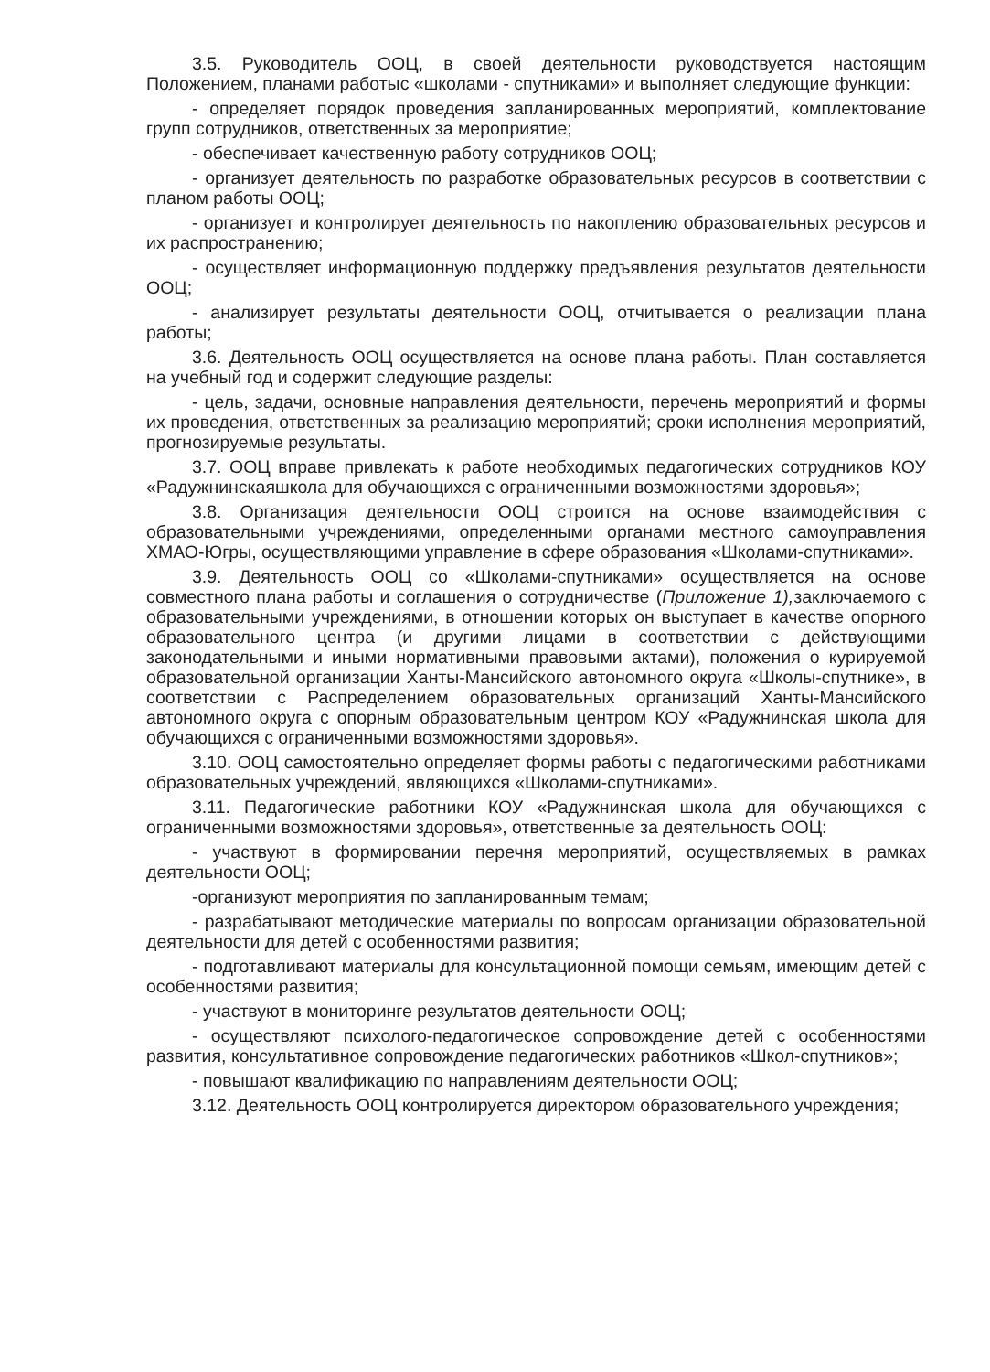3.5. Руководитель ООЦ, в своей деятельности руководствуется настоящим Положением, планами работыс «школами - спутниками» и выполняет следующие функции:
- определяет порядок проведения запланированных мероприятий, комплектование групп сотрудников, ответственных за мероприятие;
- обеспечивает качественную работу сотрудников ООЦ;
- организует деятельность по разработке образовательных ресурсов в соответствии с планом работы ООЦ;
- организует и контролирует деятельность по накоплению образовательных ресурсов и их распространению;
- осуществляет информационную поддержку предъявления результатов деятельности ООЦ;
- анализирует результаты деятельности ООЦ, отчитывается о реализации плана работы;
3.6. Деятельность ООЦ осуществляется на основе плана работы. План составляется на учебный год и содержит следующие разделы:
- цель, задачи, основные направления деятельности, перечень мероприятий и формы их проведения, ответственных за реализацию мероприятий; сроки исполнения мероприятий, прогнозируемые результаты.
3.7. ООЦ вправе привлекать к работе необходимых педагогических сотрудников КОУ «Радужнинскаяшкола для обучающихся с ограниченными возможностями здоровья»;
3.8. Организация деятельности ООЦ строится на основе взаимодействия с образовательными учреждениями, определенными органами местного самоуправления ХМАО-Югры, осуществляющими управление в сфере образования «Школами-спутниками».
3.9. Деятельность ООЦ со «Школами-спутниками» осуществляется на основе совместного плана работы и соглашения о сотрудничестве (Приложение 1), заключаемого с образовательными учреждениями, в отношении которых он выступает в качестве опорного образовательного центра (и другими лицами в соответствии с действующими законодательными и иными нормативными правовыми актами), положения о курируемой образовательной организации Ханты-Мансийского автономного округа «Школы-спутнике», в соответствии с Распределением образовательных организаций Ханты-Мансийского автономного округа с опорным образовательным центром КОУ «Радужнинская школа для обучающихся с ограниченными возможностями здоровья».
3.10. ООЦ самостоятельно определяет формы работы с педагогическими работниками образовательных учреждений, являющихся «Школами-спутниками».
3.11. Педагогические работники КОУ «Радужнинская школа для обучающихся с ограниченными возможностями здоровья», ответственные за деятельность ООЦ:
- участвуют в формировании перечня мероприятий, осуществляемых в рамках деятельности ООЦ;
-организуют мероприятия по запланированным темам;
- разрабатывают методические материалы по вопросам организации образовательной деятельности для детей с особенностями развития;
- подготавливают материалы для консультационной помощи семьям, имеющим детей с особенностями развития;
- участвуют в мониторинге результатов деятельности ООЦ;
- осуществляют психолого-педагогическое сопровождение детей с особенностями развития, консультативное сопровождение педагогических работников «Школ-спутников»;
- повышают квалификацию по направлениям деятельности ООЦ;
3.12. Деятельность ООЦ контролируется директором образовательного учреждения;